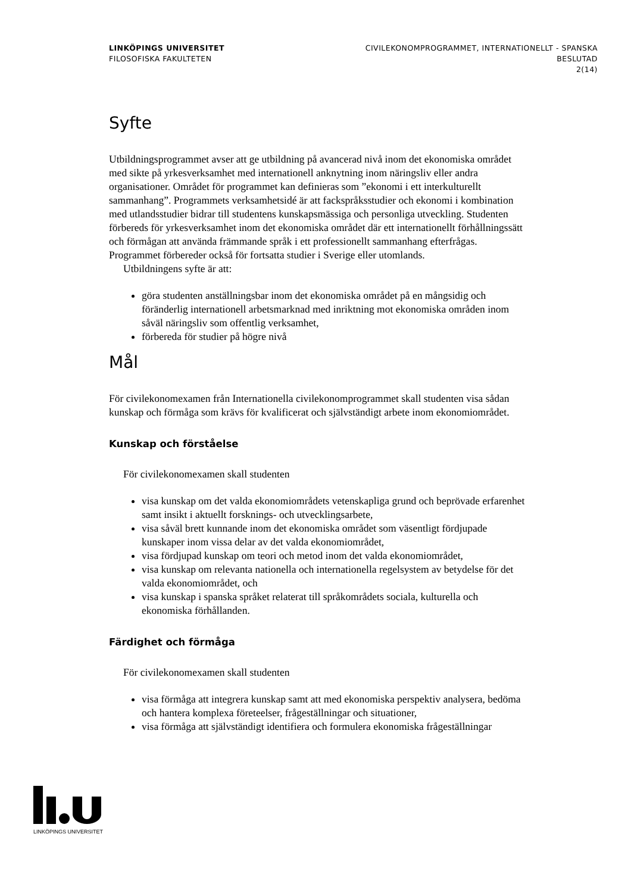LINKÖPINGS UNIVERSITET
FILOSOFISKA FAKULTETEN
CIVILEKONOMPROGRAMMET, INTERNATIONELLT - SPANSKA
BESLUTAD
2(14)
Syfte
Utbildningsprogrammet avser att ge utbildning på avancerad nivå inom det ekonomiska området med sikte på yrkesverksamhet med internationell anknytning inom näringsliv eller andra organisationer. Området för programmet kan definieras som ”ekonomi i ett interkulturellt sammanhang”. Programmets verksamhetsidé är att fackspråksstudier och ekonomi i kombination med utlandsstudier bidrar till studentens kunskapsmässiga och personliga utveckling. Studenten förbereds för yrkesverksamhet inom det ekonomiska området där ett internationellt förhållningssätt och förmågan att använda främmande språk i ett professionellt sammanhang efterfrågas. Programmet förbereder också för fortsatta studier i Sverige eller utomlands.
Utbildningens syfte är att:
göra studenten anställningsbar inom det ekonomiska området på en mångsidig och föränderlig internationell arbetsmarknad med inriktning mot ekonomiska områden inom såväl näringsliv som offentlig verksamhet,
förbereda för studier på högre nivå
Mål
För civilekonomexamen från Internationella civilekonomprogrammet skall studenten visa sådan kunskap och förmåga som krävs för kvalificerat och självständigt arbete inom ekonomiområdet.
Kunskap och förståelse
För civilekonomexamen skall studenten
visa kunskap om det valda ekonomiområdets vetenskapliga grund och beprövade erfarenhet samt insikt i aktuellt forsknings- och utvecklingsarbete,
visa såväl brett kunnande inom det ekonomiska området som väsentligt fördjupade kunskaper inom vissa delar av det valda ekonomiområdet,
visa fördjupad kunskap om teori och metod inom det valda ekonomiområdet,
visa kunskap om relevanta nationella och internationella regelsystem av betydelse för det valda ekonomiområdet, och
visa kunskap i spanska språket relaterat till språkområdets sociala, kulturella och ekonomiska förhållanden.
Färdighet och förmåga
För civilekonomexamen skall studenten
visa förmåga att integrera kunskap samt att med ekonomiska perspektiv analysera, bedöma och hantera komplexa företeelser, frågeställningar och situationer,
visa förmåga att självständigt identifiera och formulera ekonomiska frågeställningar
LINKÖPINGS UNIVERSITET